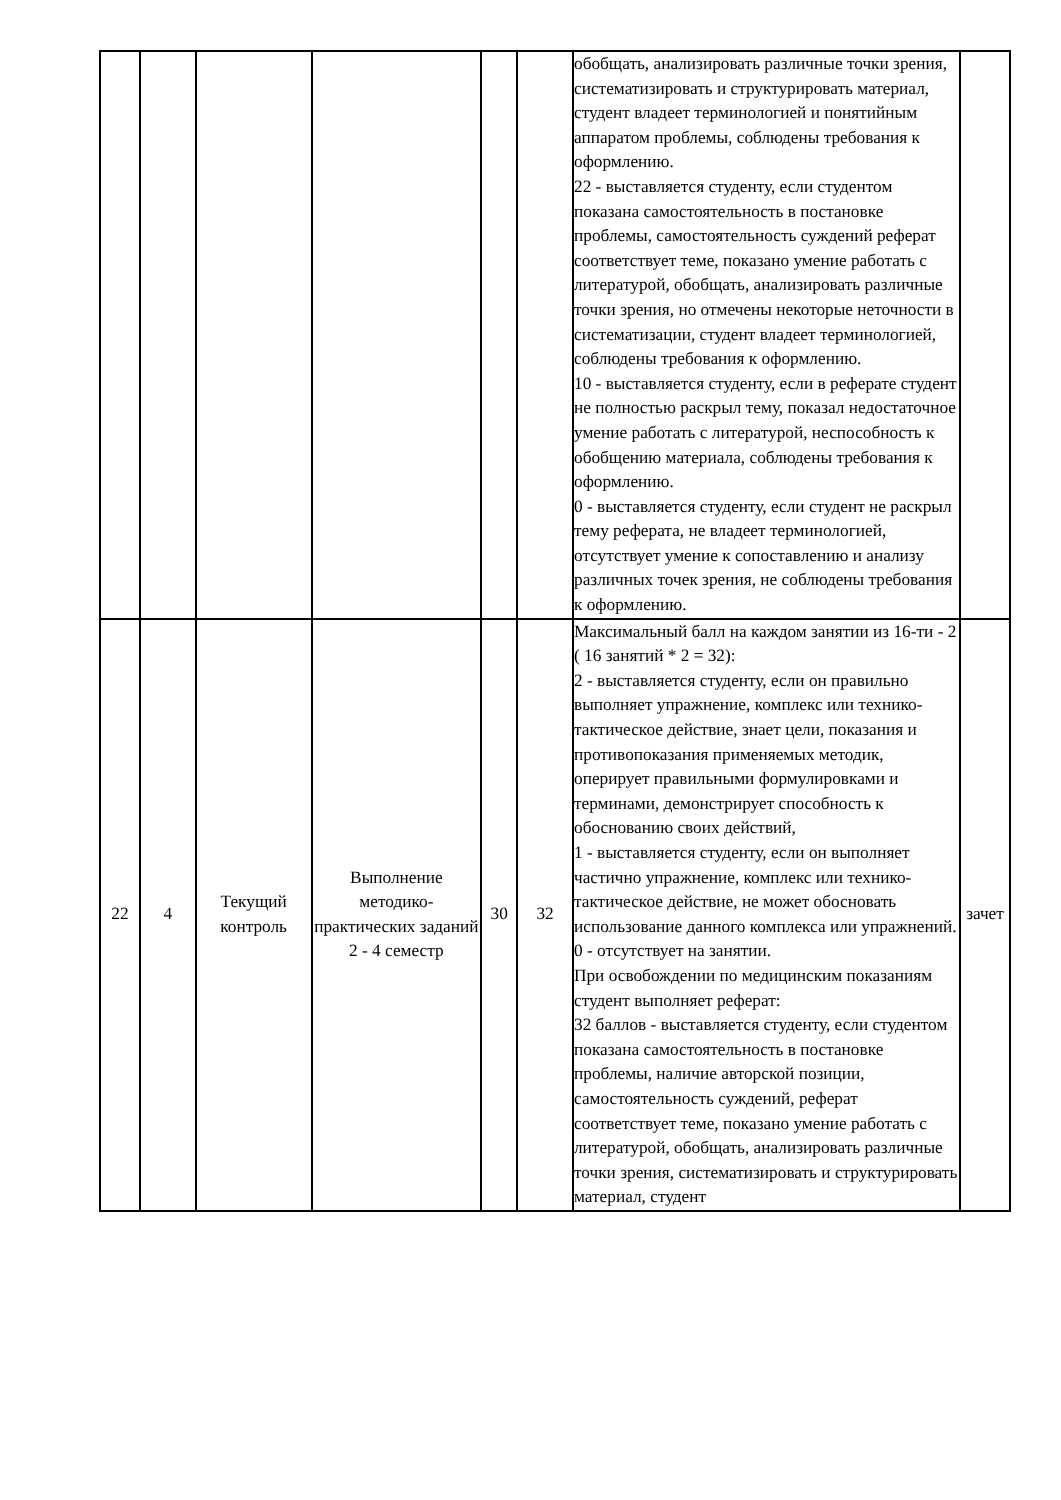| | | | | | | обобщать, анализировать различные точки зрения, систематизировать и структурировать материал, студент владеет терминологией и понятийным аппаратом проблемы, соблюдены требования к оформлению. 22 - выставляется студенту, если студентом показана самостоятельность в постановке проблемы, самостоятельность суждений реферат соответствует теме, показано умение работать с литературой, обобщать, анализировать различные точки зрения, но отмечены некоторые неточности в систематизации, студент владеет терминологией, соблюдены требования к оформлению. 10 - выставляется студенту, если в реферате студент не полностью раскрыл тему, показал недостаточное умение работать с литературой, неспособность к обобщению материала, соблюдены требования к оформлению. 0 - выставляется студенту, если студент не раскрыл тему реферата, не владеет терминологией, отсутствует умение к сопоставлению и анализу различных точек зрения, не соблюдены требования к оформлению. | |
| 22 | 4 | Текущий контроль | Выполнение методико-практических заданий 2 - 4 семестр | 30 | 32 | Максимальный балл на каждом занятии из 16-ти - 2 ( 16 занятий * 2 = 32): 2 - выставляется студенту, если он правильно выполняет упражнение, комплекс или технико-тактическое действие, знает цели, показания и противопоказания применяемых методик, оперирует правильными формулировками и терминами, демонстрирует способность к обоснованию своих действий, 1 - выставляется студенту, если он выполняет частично упражнение, комплекс или технико-тактическое действие, не может обосновать использование данного комплекса или упражнений. 0 - отсутствует на занятии. При освобождении по медицинским показаниям студент выполняет реферат: 32 баллов - выставляется студенту, если студентом показана самостоятельность в постановке проблемы, наличие авторской позиции, самостоятельность суждений, реферат соответствует теме, показано умение работать с литературой, обобщать, анализировать различные точки зрения, систематизировать и структурировать материал, студент | зачет |